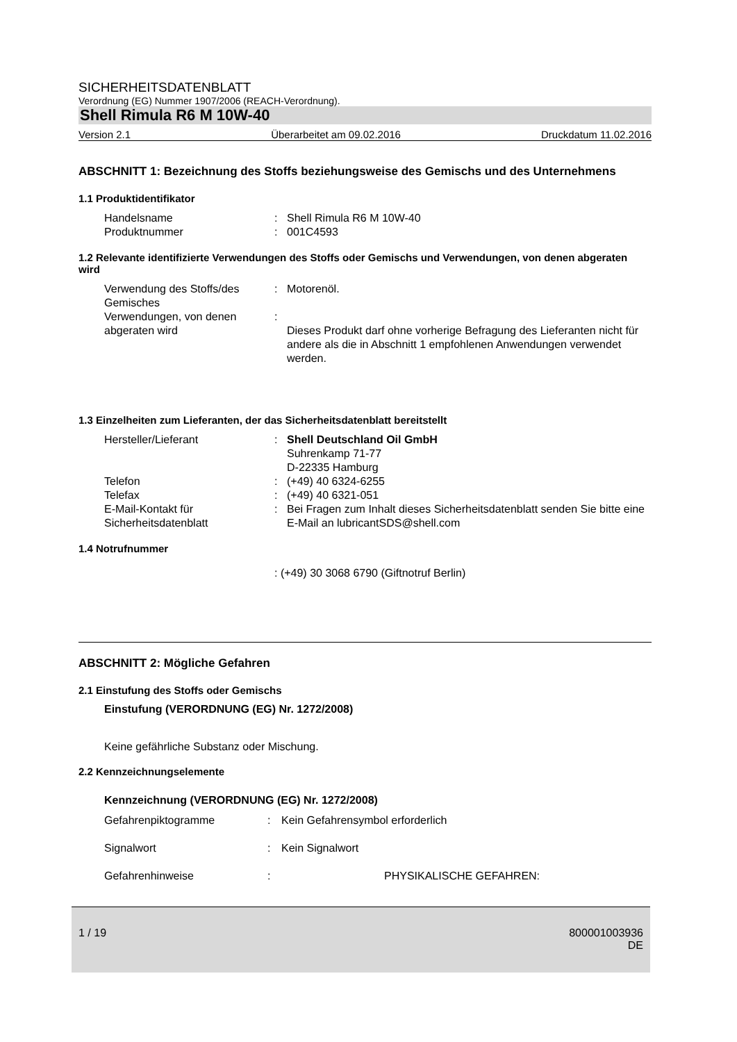SICHERHEITSDATENBLATT
Verordnung (EG) Nummer 1907/2006 (REACH-Verordnung).
Shell Rimula R6 M 10W-40
Version 2.1 Überarbeitet am 09.02.2016 Druckdatum 11.02.2016
ABSCHNITT 1: Bezeichnung des Stoffs beziehungsweise des Gemischs und des Unternehmens
1.1 Produktidentifikator
Handelsname: Shell Rimula R6 M 10W-40
Produktnummer: 001C4593
1.2 Relevante identifizierte Verwendungen des Stoffs oder Gemischs und Verwendungen, von denen abgeraten wird
Verwendung des Stoffs/des Gemisches: Motorenöl.
Verwendungen, von denen abgeraten wird:
Dieses Produkt darf ohne vorherige Befragung des Lieferanten nicht für andere als die in Abschnitt 1 empfohlenen Anwendungen verwendet werden.
1.3 Einzelheiten zum Lieferanten, der das Sicherheitsdatenblatt bereitstellt
Hersteller/Lieferant: Shell Deutschland Oil GmbH
Suhrenkamp 71-77
D-22335 Hamburg
Telefon: (+49) 40 6324-6255
Telefax: (+49) 40 6321-051
E-Mail-Kontakt für Sicherheitsdatenblatt: Bei Fragen zum Inhalt dieses Sicherheitsdatenblatt senden Sie bitte eine E-Mail an lubricantSDS@shell.com
1.4 Notrufnummer
: (+49) 30 3068 6790 (Giftnotruf Berlin)
ABSCHNITT 2: Mögliche Gefahren
2.1 Einstufung des Stoffs oder Gemischs
Einstufung (VERORDNUNG (EG) Nr. 1272/2008)
Keine gefährliche Substanz oder Mischung.
2.2 Kennzeichnungselemente
Kennzeichnung (VERORDNUNG (EG) Nr. 1272/2008)
Gefahrenpiktogramme: Kein Gefahrensymbol erforderlich
Signalwort: Kein Signalwort
Gefahrenhinweise: PHYSIKALISCHE GEFAHREN:
1 / 19 800001003936
DE